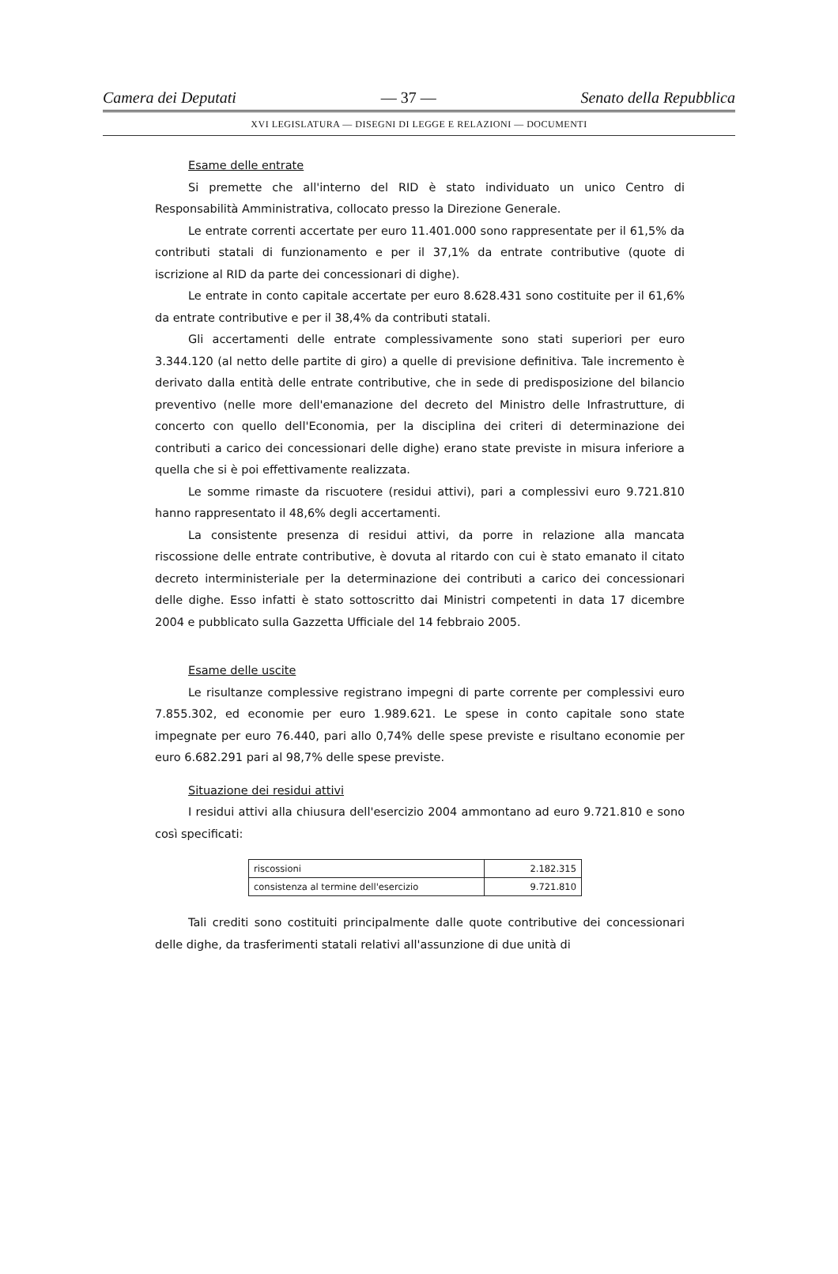Camera dei Deputati — 37 — Senato della Repubblica
XVI LEGISLATURA — DISEGNI DI LEGGE E RELAZIONI — DOCUMENTI
Esame delle entrate
Si premette che all'interno del RID è stato individuato un unico Centro di Responsabilità Amministrativa, collocato presso la Direzione Generale.
Le entrate correnti accertate per euro 11.401.000 sono rappresentate per il 61,5% da contributi statali di funzionamento e per il 37,1% da entrate contributive (quote di iscrizione al RID da parte dei concessionari di dighe).
Le entrate in conto capitale accertate per euro 8.628.431 sono costituite per il 61,6% da entrate contributive e per il 38,4% da contributi statali.
Gli accertamenti delle entrate complessivamente sono stati superiori per euro 3.344.120 (al netto delle partite di giro) a quelle di previsione definitiva. Tale incremento è derivato dalla entità delle entrate contributive, che in sede di predisposizione del bilancio preventivo (nelle more dell'emanazione del decreto del Ministro delle Infrastrutture, di concerto con quello dell'Economia, per la disciplina dei criteri di determinazione dei contributi a carico dei concessionari delle dighe) erano state previste in misura inferiore a quella che si è poi effettivamente realizzata.
Le somme rimaste da riscuotere (residui attivi), pari a complessivi euro 9.721.810 hanno rappresentato il 48,6% degli accertamenti.
La consistente presenza di residui attivi, da porre in relazione alla mancata riscossione delle entrate contributive, è dovuta al ritardo con cui è stato emanato il citato decreto interministeriale per la determinazione dei contributi a carico dei concessionari delle dighe. Esso infatti è stato sottoscritto dai Ministri competenti in data 17 dicembre 2004 e pubblicato sulla Gazzetta Ufficiale del 14 febbraio 2005.
Esame delle uscite
Le risultanze complessive registrano impegni di parte corrente per complessivi euro 7.855.302, ed economie per euro 1.989.621. Le spese in conto capitale sono state impegnate per euro 76.440, pari allo 0,74% delle spese previste e risultano economie per euro 6.682.291 pari al 98,7% delle spese previste.
Situazione dei residui attivi
I residui attivi alla chiusura dell'esercizio 2004 ammontano ad euro 9.721.810 e sono così specificati:
| riscossioni | 2.182.315 |
| consistenza al termine dell'esercizio | 9.721.810 |
Tali crediti sono costituiti principalmente dalle quote contributive dei concessionari delle dighe, da trasferimenti statali relativi all'assunzione di due unità di